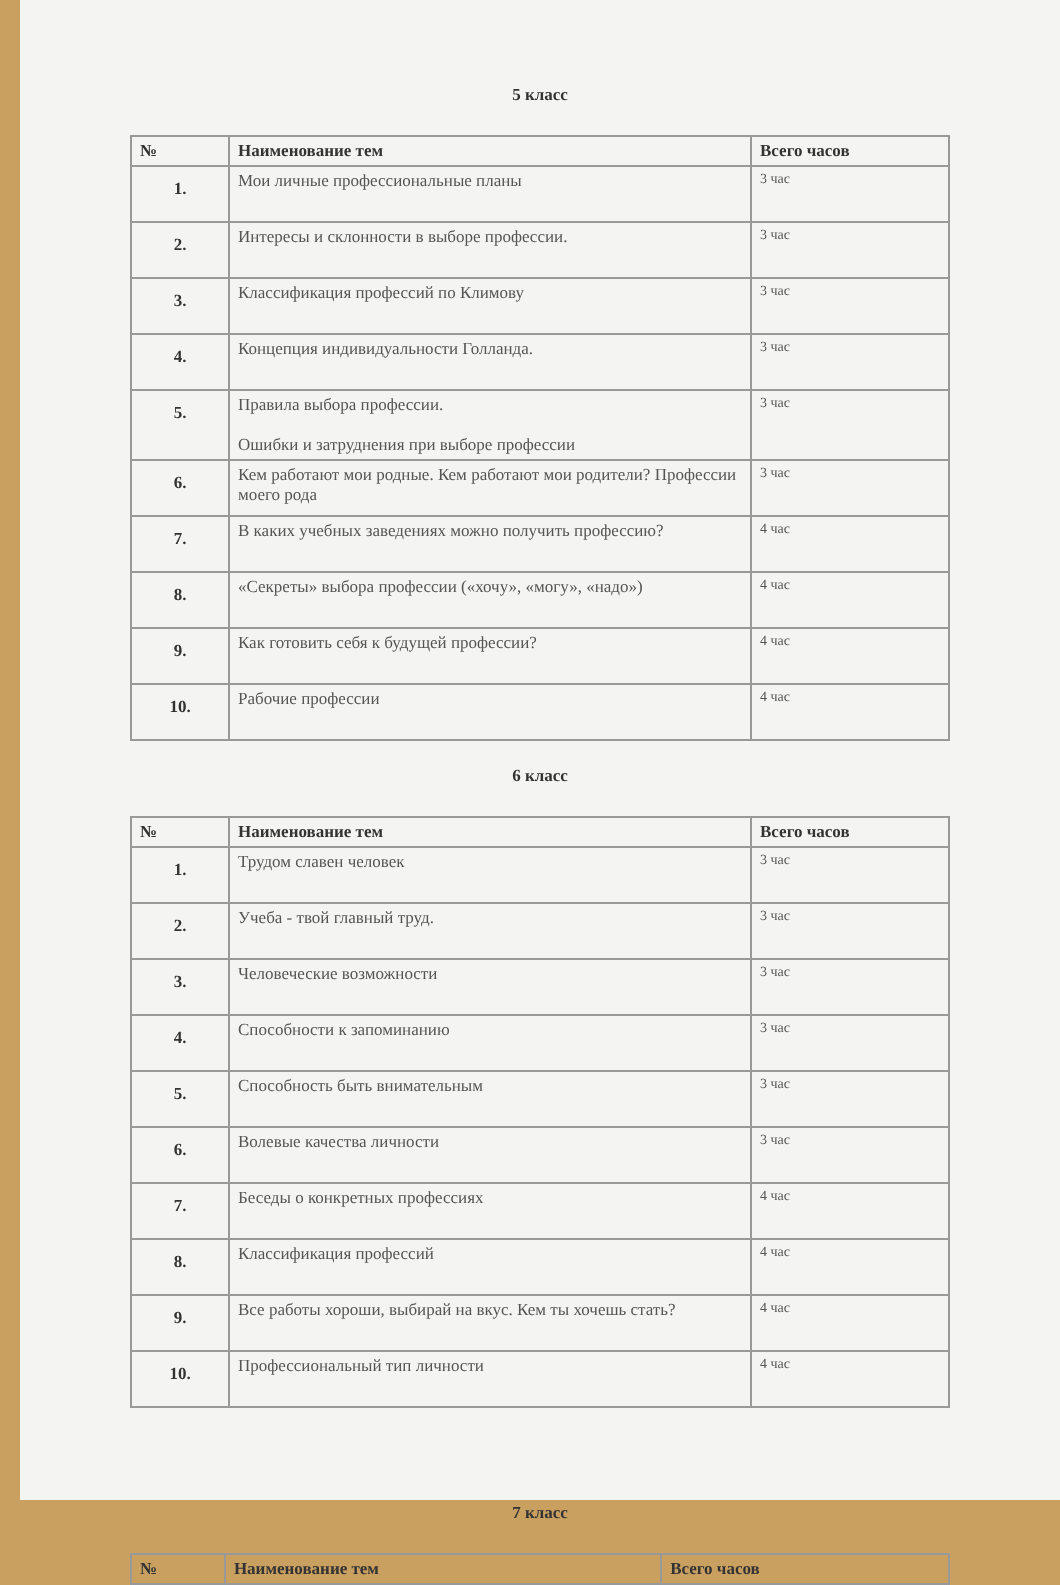5 класс
| № | Наименование тем | Всего часов |
| --- | --- | --- |
| 1. | Мои личные профессиональные планы | 3 час |
| 2. | Интересы и склонности в выборе профессии. | 3 час |
| 3. | Классификация профессий по Климову | 3 час |
| 4. | Концепция индивидуальности Голланда. | 3 час |
| 5. | Правила выбора профессии. Ошибки и затруднения при выборе профессии | 3 час |
| 6. | Кем работают мои родные. Кем работают мои родители? Профессии моего рода | 3 час |
| 7. | В каких учебных заведениях можно получить профессию? | 4 час |
| 8. | «Секреты» выбора профессии («хочу», «могу», «надо») | 4 час |
| 9. | Как готовить себя к будущей профессии? | 4 час |
| 10. | Рабочие профессии | 4 час |
6 класс
| № | Наименование тем | Всего часов |
| --- | --- | --- |
| 1. | Трудом славен человек | 3 час |
| 2. | Учеба - твой главный труд. | 3 час |
| 3. | Человеческие возможности | 3 час |
| 4. | Способности к запоминанию | 3 час |
| 5. | Способность быть внимательным | 3 час |
| 6. | Волевые качества личности | 3 час |
| 7. | Беседы о конкретных профессиях | 4 час |
| 8. | Классификация профессий | 4 час |
| 9. | Все работы хороши, выбирай на вкус. Кем ты хочешь стать? | 4 час |
| 10. | Профессиональный тип личности | 4 час |
7 класс
| № | Наименование тем | Всего часов |
| --- | --- | --- |